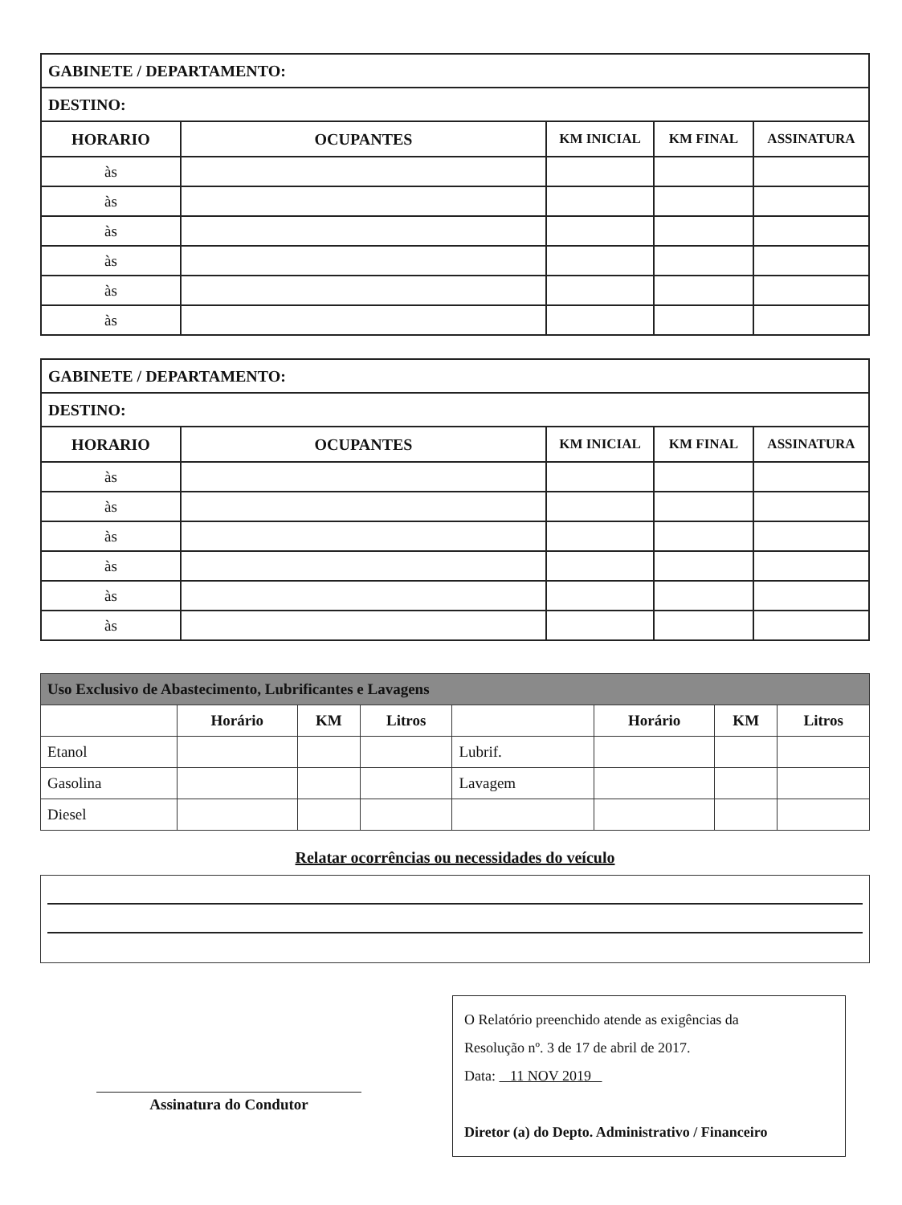| GABINETE / DEPARTAMENTO: | | | | |
| DESTINO: | | | | |
| HORARIO | OCUPANTES | KM INICIAL | KM FINAL | ASSINATURA |
| às | | | | |
| às | | | | |
| às | | | | |
| às | | | | |
| às | | | | |
| às | | | | |
| GABINETE / DEPARTAMENTO: | | | | |
| DESTINO: | | | | |
| HORARIO | OCUPANTES | KM INICIAL | KM FINAL | ASSINATURA |
| às | | | | |
| às | | | | |
| às | | | | |
| às | | | | |
| às | | | | |
| às | | | | |
| Uso Exclusivo de Abastecimento, Lubrificantes e Lavagens | | | | | | | |
| | Horário | KM | Litros | | Horário | KM | Litros |
| Etanol | | | | Lubrif. | | | |
| Gasolina | | | | Lavagem | | | |
| Diesel | | | | | | | |
Relatar ocorrências ou necessidades do veículo
Assinatura do Condutor
O Relatório preenchido atende as exigências da
Resolução nº. 3 de 17 de abril de 2017.
Data: 11 NOV 2019
Diretor (a) do Depto. Administrativo / Financeiro